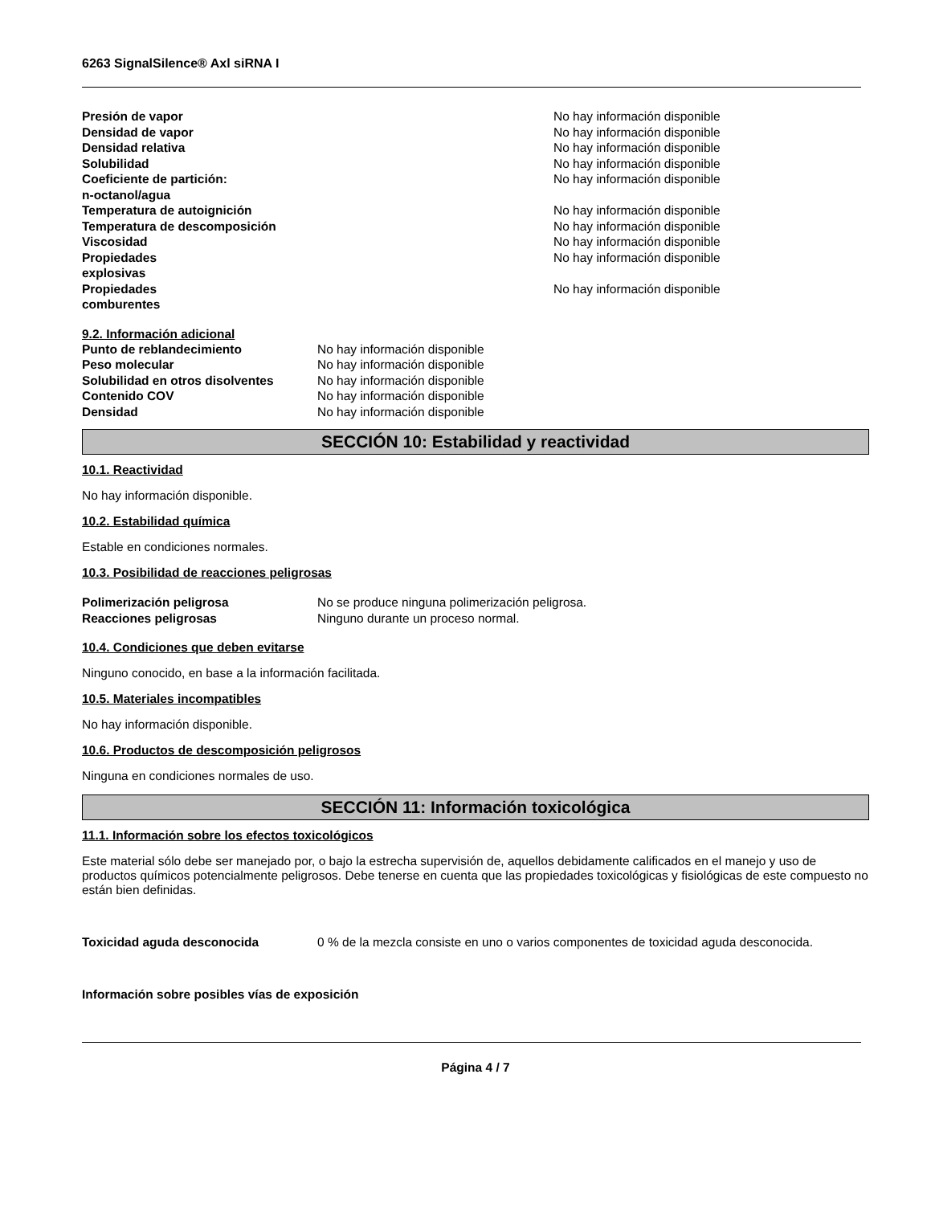6263 SignalSilence® Axl siRNA I
| Presión de vapor | No hay información disponible |
| Densidad de vapor | No hay información disponible |
| Densidad relativa | No hay información disponible |
| Solubilidad | No hay información disponible |
| Coeficiente de partición: n-octanol/agua | No hay información disponible |
| Temperatura de autoignición | No hay información disponible |
| Temperatura de descomposición | No hay información disponible |
| Viscosidad | No hay información disponible |
| Propiedades explosivas | No hay información disponible |
| Propiedades comburentes | No hay información disponible |
9.2. Información adicional
| Punto de reblandecimiento | No hay información disponible |
| Peso molecular | No hay información disponible |
| Solubilidad en otros disolventes | No hay información disponible |
| Contenido COV | No hay información disponible |
| Densidad | No hay información disponible |
SECCIÓN 10: Estabilidad y reactividad
10.1. Reactividad
No hay información disponible.
10.2. Estabilidad química
Estable en condiciones normales.
10.3. Posibilidad de reacciones peligrosas
| Polimerización peligrosa | No se produce ninguna polimerización peligrosa. |
| Reacciones peligrosas | Ninguno durante un proceso normal. |
10.4. Condiciones que deben evitarse
Ninguno conocido, en base a la información facilitada.
10.5. Materiales incompatibles
No hay información disponible.
10.6. Productos de descomposición peligrosos
Ninguna en condiciones normales de uso.
SECCIÓN 11: Información toxicológica
11.1. Información sobre los efectos toxicológicos
Este material sólo debe ser manejado por, o bajo la estrecha supervisión de, aquellos debidamente calificados en el manejo y uso de productos químicos potencialmente peligrosos. Debe tenerse en cuenta que las propiedades toxicológicas y fisiológicas de este compuesto no están bien definidas.
| Toxicidad aguda desconocida | 0 % de la mezcla consiste en uno o varios componentes de toxicidad aguda desconocida. |
Información sobre posibles vías de exposición
Página 4 / 7